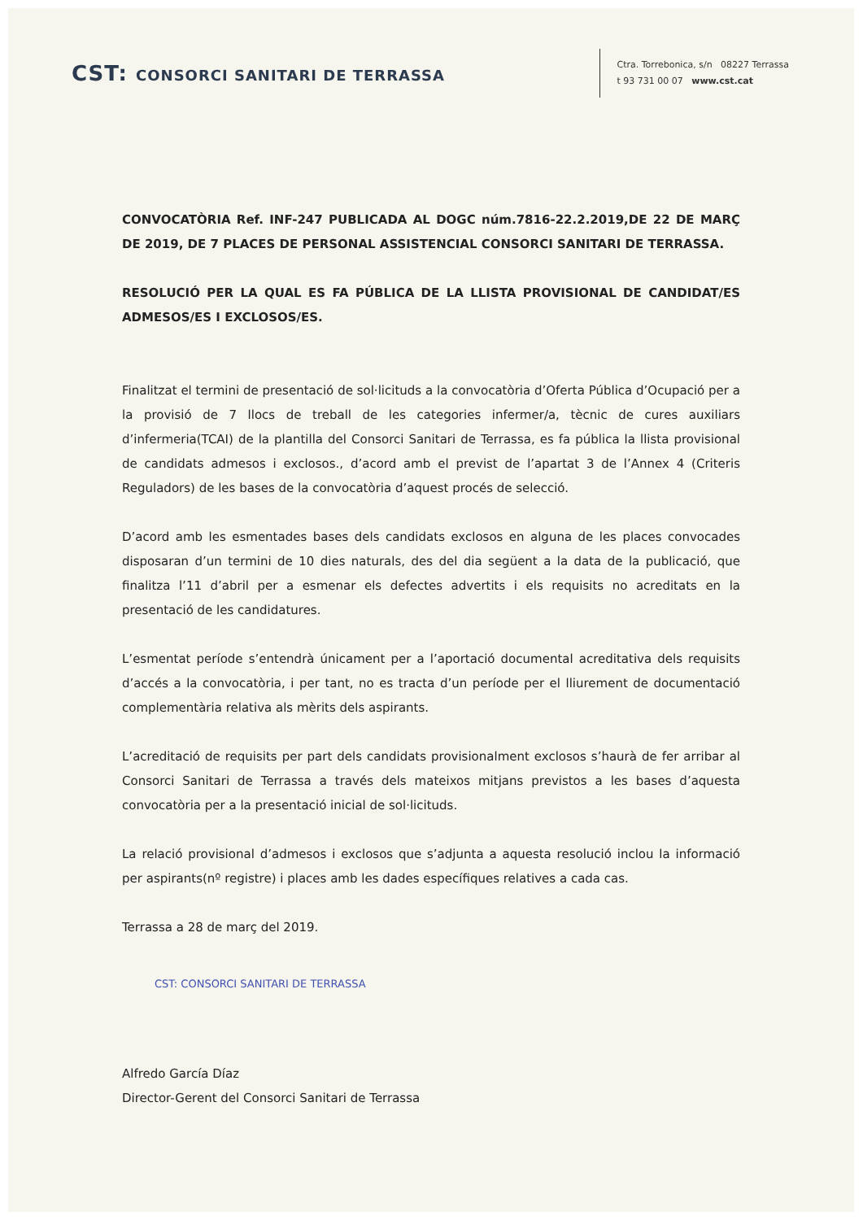CST: CONSORCI SANITARI DE TERRASSA
Ctra. Torrebonica, s/n 08227 Terrassa
t 93 731 00 07 www.cst.cat
CONVOCATÒRIA Ref. INF-247 PUBLICADA AL DOGC núm.7816-22.2.2019,DE 22 DE MARÇ DE 2019, DE 7 PLACES DE PERSONAL ASSISTENCIAL CONSORCI SANITARI DE TERRASSA.
RESOLUCIÓ PER LA QUAL ES FA PÚBLICA DE LA LLISTA PROVISIONAL DE CANDIDAT/ES ADMESOS/ES I EXCLOSOS/ES.
Finalitzat el termini de presentació de sol·licituds a la convocatòria d’Oferta Pública d’Ocupació per a la provisió de 7 llocs de treball de les categories infermer/a, tècnic de cures auxiliars d’infermeria(TCAI) de la plantilla del Consorci Sanitari de Terrassa, es fa pública la llista provisional de candidats admesos i exclosos., d’acord amb el previst de l’apartat 3 de l’Annex 4 (Criteris Reguladors) de les bases de la convocatòria d’aquest procés de selecció.
D’acord amb les esmentades bases dels candidats exclosos en alguna de les places convocades disposaran d’un termini de 10 dies naturals, des del dia següent a la data de la publicació, que finalitza l’11 d’abril per a esmenar els defectes advertits i els requisits no acreditats en la presentació de les candidatures.
L’esmentat període s’entendrà únicament per a l’aportació documental acreditativa dels requisits d’accés a la convocatòria, i per tant, no es tracta d’un període per el lliurement de documentació complementària relativa als mèrits dels aspirants.
L’acreditació de requisits per part dels candidats provisionalment exclosos s’haurà de fer arribar al Consorci Sanitari de Terrassa a través dels mateixos mitjans previstos a les bases d’aquesta convocatòria per a la presentació inicial de sol·licituds.
La relació provisional d’admesos i exclosos que s’adjunta a aquesta resolució inclou la informació per aspirants(nº registre) i places amb les dades específiques relatives a cada cas.
Terrassa a 28 de març del 2019.
CST: CONSORCI SANITARI DE TERRASSA
Alfredo García Díaz
Director-Gerent del Consorci Sanitari de Terrassa